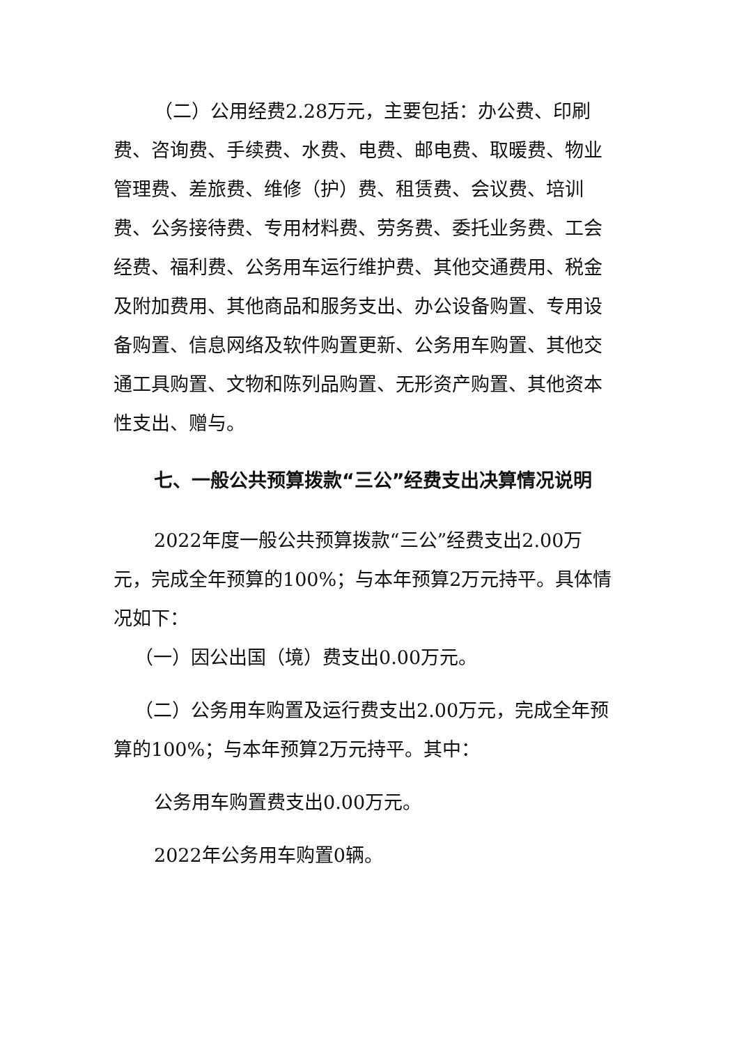（二）公用经费2.28万元，主要包括：办公费、印刷费、咨询费、手续费、水费、电费、邮电费、取暖费、物业管理费、差旅费、维修（护）费、租赁费、会议费、培训费、公务接待费、专用材料费、劳务费、委托业务费、工会经费、福利费、公务用车运行维护费、其他交通费用、税金及附加费用、其他商品和服务支出、办公设备购置、专用设备购置、信息网络及软件购置更新、公务用车购置、其他交通工具购置、文物和陈列品购置、无形资产购置、其他资本性支出、赠与。
七、一般公共预算拨款“三公”经费支出决算情况说明
2022年度一般公共预算拨款“三公”经费支出2.00万元，完成全年预算的100%；与本年预算2万元持平。具体情况如下：
（一）因公出国（境）费支出0.00万元。
（二）公务用车购置及运行费支出2.00万元，完成全年预算的100%；与本年预算2万元持平。其中：
公务用车购置费支出0.00万元。
2022年公务用车购置0辆。